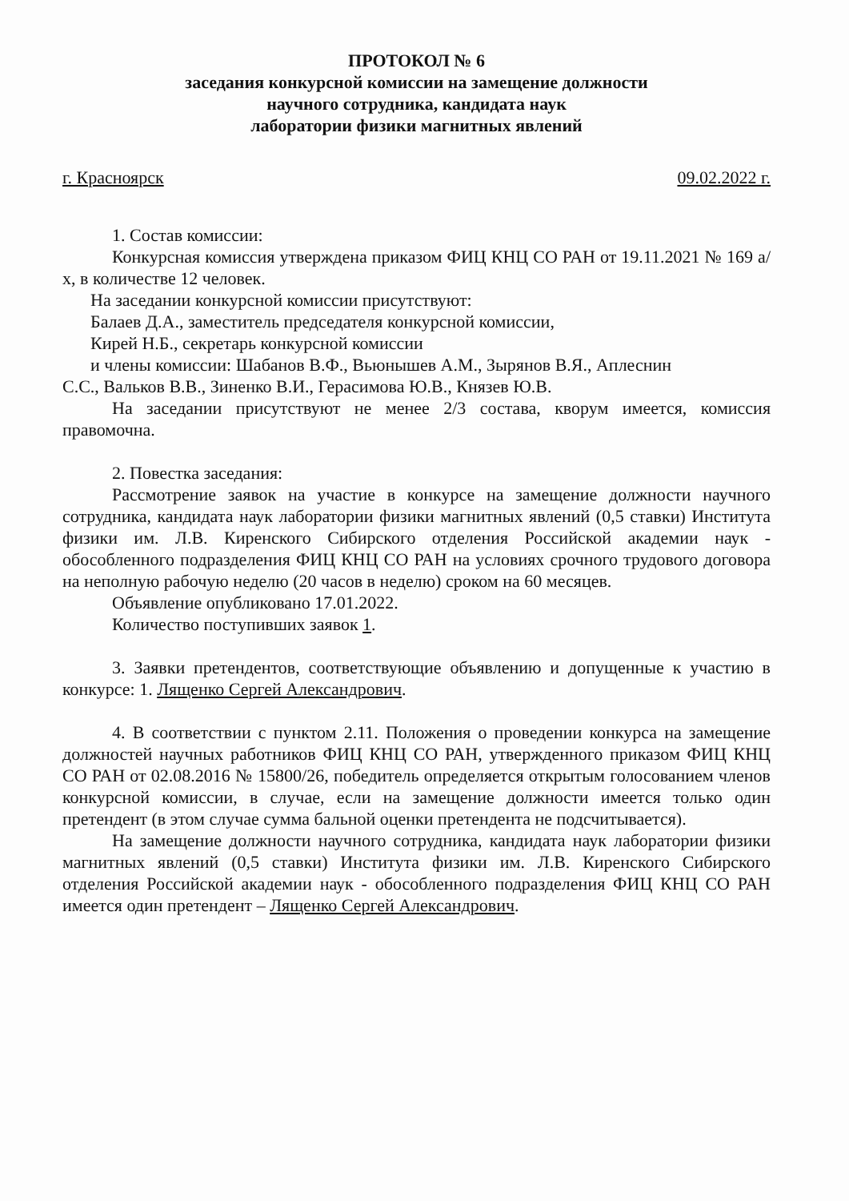ПРОТОКОЛ № 6
заседания конкурсной комиссии на замещение должности
научного сотрудника, кандидата наук
лаборатории физики магнитных явлений
г. Красноярск 09.02.2022 г.
1. Состав комиссии:
Конкурсная комиссия утверждена приказом ФИЦ КНЦ СО РАН от 19.11.2021 № 169 а/х, в количестве 12 человек.
На заседании конкурсной комиссии присутствуют:
Балаев Д.А., заместитель председателя конкурсной комиссии,
Кирей Н.Б., секретарь конкурсной комиссии
и члены комиссии: Шабанов В.Ф., Вьюнышев А.М., Зырянов В.Я., Аплеснин
С.С., Вальков В.В., Зиненко В.И., Герасимова Ю.В., Князев Ю.В.
На заседании присутствуют не менее 2/3 состава, кворум имеется, комиссия правомочна.
2. Повестка заседания:
Рассмотрение заявок на участие в конкурсе на замещение должности научного сотрудника, кандидата наук лаборатории физики магнитных явлений (0,5 ставки) Института физики им. Л.В. Киренского Сибирского отделения Российской академии наук - обособленного подразделения ФИЦ КНЦ СО РАН на условиях срочного трудового договора на неполную рабочую неделю (20 часов в неделю) сроком на 60 месяцев.
Объявление опубликовано 17.01.2022.
Количество поступивших заявок 1.
3. Заявки претендентов, соответствующие объявлению и допущенные к участию в конкурсе: 1. Лященко Сергей Александрович.
4. В соответствии с пунктом 2.11. Положения о проведении конкурса на замещение должностей научных работников ФИЦ КНЦ СО РАН, утвержденного приказом ФИЦ КНЦ СО РАН от 02.08.2016 № 15800/26, победитель определяется открытым голосованием членов конкурсной комиссии, в случае, если на замещение должности имеется только один претендент (в этом случае сумма бальной оценки претендента не подсчитывается).
На замещение должности научного сотрудника, кандидата наук лаборатории физики магнитных явлений (0,5 ставки) Института физики им. Л.В. Киренского Сибирского отделения Российской академии наук - обособленного подразделения ФИЦ КНЦ СО РАН имеется один претендент – Лященко Сергей Александрович.